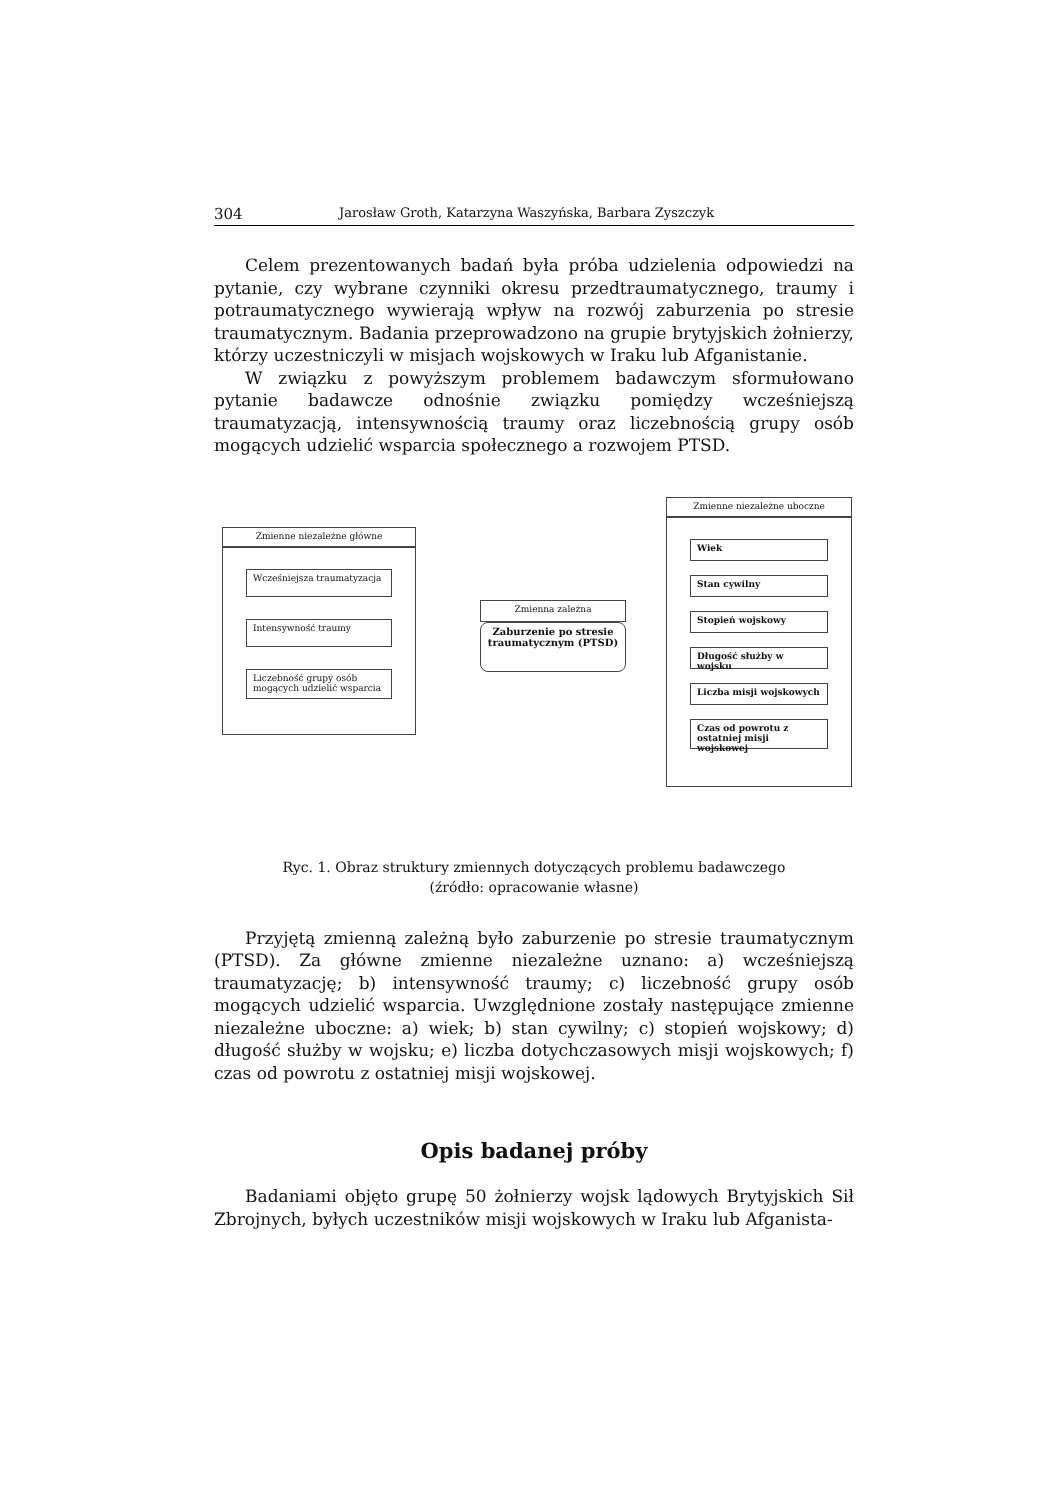304 Jarosław Groth, Katarzyna Waszyńska, Barbara Zyszczyk
Celem prezentowanych badań była próba udzielenia odpowiedzi na pytanie, czy wybrane czynniki okresu przedtraumatycznego, traumy i potraumatycznego wywierają wpływ na rozwój zaburzenia po stresie traumatycznym. Badania przeprowadzono na grupie brytyjskich żołnierzy, którzy uczestniczyli w misjach wojskowych w Iraku lub Afganistanie.
W związku z powyższym problemem badawczym sformułowano pytanie badawcze odnośnie związku pomiędzy wcześniejszą traumatyzacją, intensywnością traumy oraz liczebnością grupy osób mogących udzielić wsparcia społecznego a rozwojem PTSD.
Zmienne niezależne główne
Wcześniejsza traumatyzacja
Intensywność traumy
Liczebność grupy osób mogących udzielić wsparcia
Zmienna zależna
Zaburzenie po stresie traumatycznym (PTSD)
Zmienne niezależne uboczne
Wiek
Stan cywilny
Stopień wojskowy
Długość służby w wojsku
Liczba misji wojskowych
Czas od powrotu z ostatniej misji wojskowej
Ryc. 1. Obraz struktury zmiennych dotyczących problemu badawczego
(źródło: opracowanie własne)
Przyjętą zmienną zależną było zaburzenie po stresie traumatycznym (PTSD). Za główne zmienne niezależne uznano: a) wcześniejszą traumatyzację; b) intensywność traumy; c) liczebność grupy osób mogących udzielić wsparcia. Uwzględnione zostały następujące zmienne niezależne uboczne: a) wiek; b) stan cywilny; c) stopień wojskowy; d) długość służby w wojsku; e) liczba dotychczasowych misji wojskowych; f) czas od powrotu z ostatniej misji wojskowej.
Opis badanej próby
Badaniami objęto grupę 50 żołnierzy wojsk lądowych Brytyjskich Sił Zbrojnych, byłych uczestników misji wojskowych w Iraku lub Afganista-